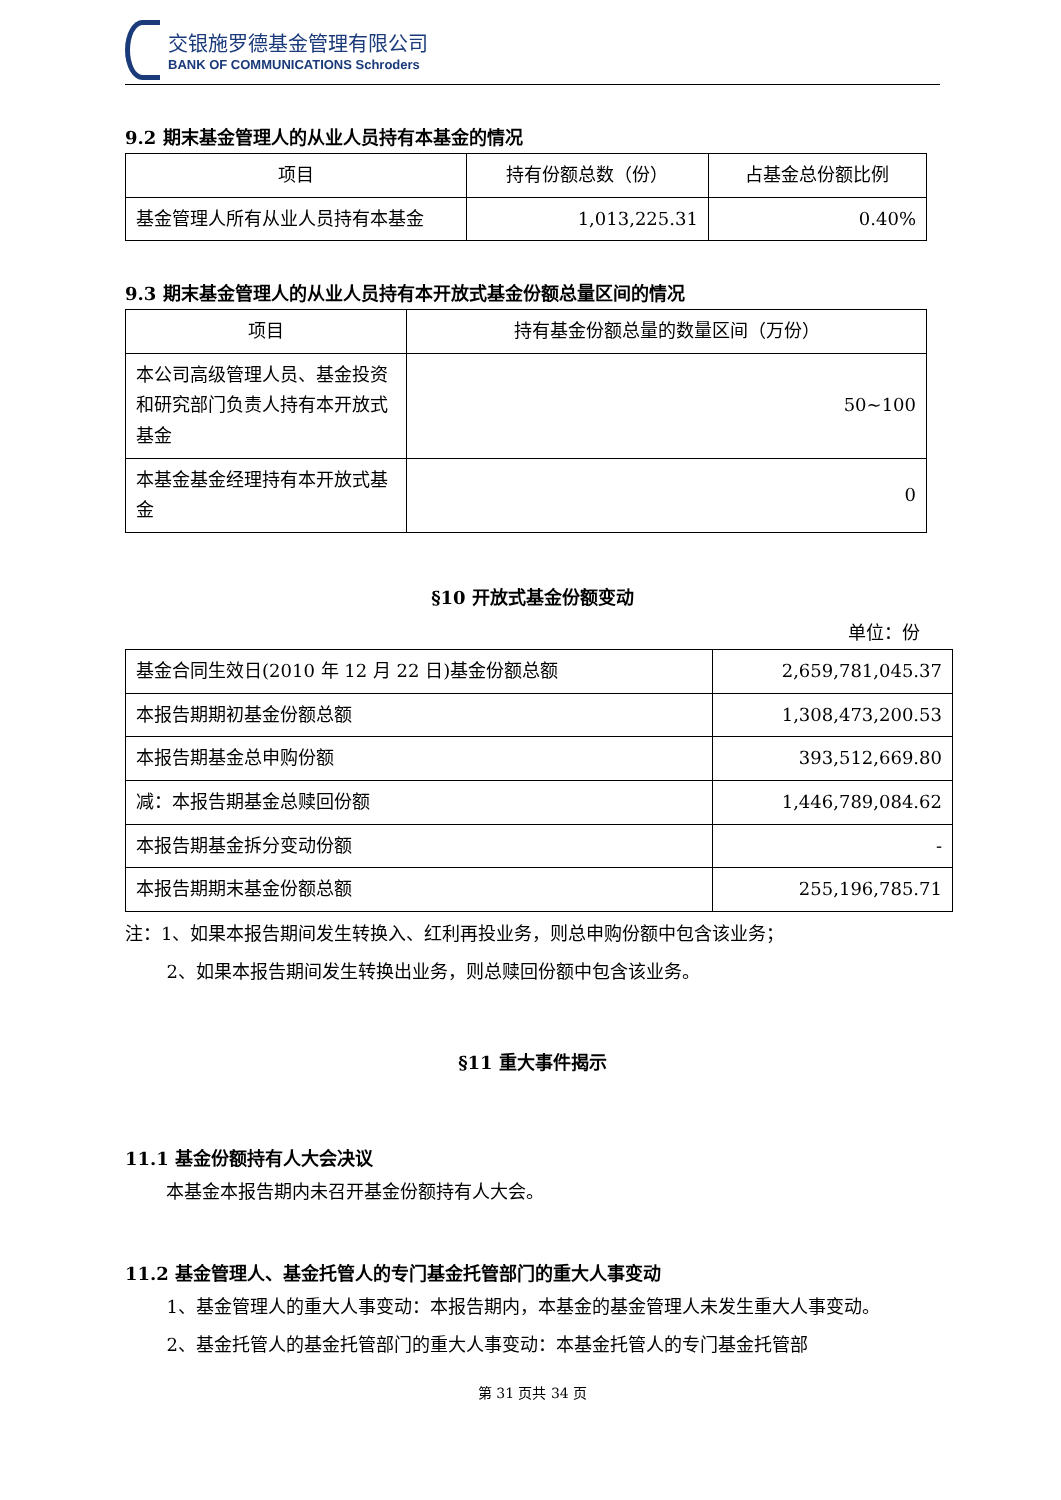交银施罗德基金管理有限公司
BANK OF COMMUNICATIONS Schroders
9.2 期末基金管理人的从业人员持有本基金的情况
| 项目 | 持有份额总数（份） | 占基金总份额比例 |
| --- | --- | --- |
| 基金管理人所有从业人员持有本基金 | 1,013,225.31 | 0.40% |
9.3 期末基金管理人的从业人员持有本开放式基金份额总量区间的情况
| 项目 | 持有基金份额总量的数量区间（万份） |
| --- | --- |
| 本公司高级管理人员、基金投资和研究部门负责人持有本开放式基金 | 50~100 |
| 本基金基金经理持有本开放式基金 | 0 |
§10 开放式基金份额变动
单位：份
| 基金合同生效日(2010 年 12 月 22 日)基金份额总额 | 2,659,781,045.37 |
| 本报告期期初基金份额总额 | 1,308,473,200.53 |
| 本报告期基金总申购份额 | 393,512,669.80 |
| 减：本报告期基金总赎回份额 | 1,446,789,084.62 |
| 本报告期基金拆分变动份额 | - |
| 本报告期期末基金份额总额 | 255,196,785.71 |
注：1、如果本报告期间发生转换入、红利再投业务，则总申购份额中包含该业务；
2、如果本报告期间发生转换出业务，则总赎回份额中包含该业务。
§11 重大事件揭示
11.1 基金份额持有人大会决议
本基金本报告期内未召开基金份额持有人大会。
11.2 基金管理人、基金托管人的专门基金托管部门的重大人事变动
1、基金管理人的重大人事变动：本报告期内，本基金的基金管理人未发生重大人事变动。
2、基金托管人的基金托管部门的重大人事变动：本基金托管人的专门基金托管部
第 31 页共 34 页